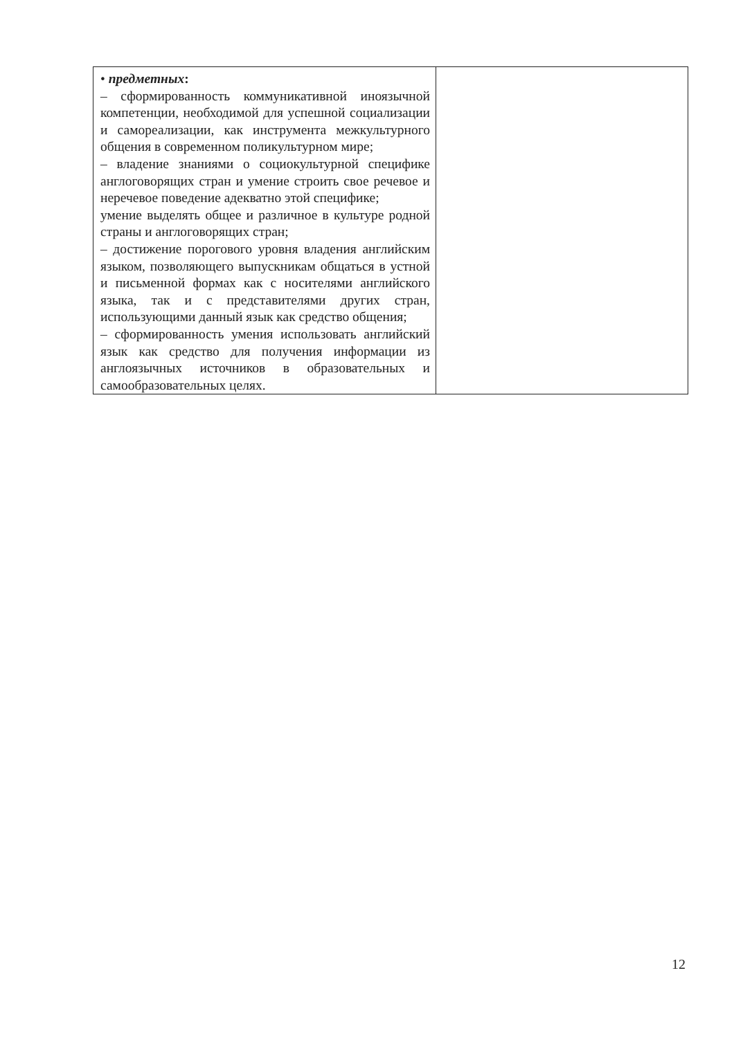| • предметных : – сформированность коммуникативной иноязычной компетенции, необходимой для успешной социализации и самореализации, как инструмента межкультурного общения в современном поликультурном мире; – владение знаниями о социокультурной специфике англоговорящих стран и умение строить свое речевое и неречевое поведение адекватно этой специфике; умение выделять общее и различное в культуре родной страны и англоговорящих стран; – достижение порогового уровня владения английским языком, позволяющего выпускникам общаться в устной и письменной формах как с носителями английского языка, так и с представителями других стран, использующими данный язык как средство общения; – сформированность умения использовать английский язык как средство для получения информации из англоязычных источников в образовательных и самообразовательных целях. | |
12